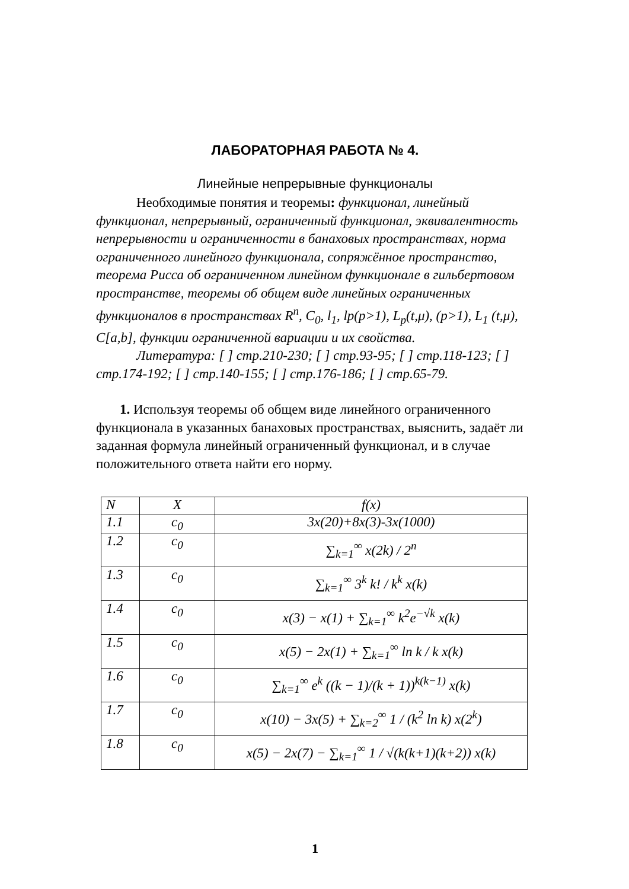ЛАБОРАТОРНАЯ РАБОТА № 4.
Линейные непрерывные функционалы
Необходимые понятия и теоремы: функционал, линейный функционал, непрерывный, ограниченный функционал, эквивалентность непрерывности и ограниченности в банаховых пространствах, норма ограниченного линейного функционала, сопряжённое пространство, теорема Рисса об ограниченном линейном функционале в гильбертовом пространстве, теоремы об общем виде линейных ограниченных функционалов в пространствах R<sup>n</sup>, C<sub>0</sub>, l<sub>1</sub>, lp(p>1), L<sub>p</sub>(t,μ), (p>1), L<sub>1</sub> (t,μ), C[a,b], функции ограниченной вариации и их свойства.
Литература: [ ] стр.210-230; [ ] стр.93-95; [ ] стр.118-123; [ ] стр.174-192; [ ] стр.140-155; [ ] стр.176-186; [ ] стр.65-79.
1. Используя теоремы об общем виде линейного ограниченного функционала в указанных банаховых пространствах, выяснить, задаёт ли заданная формула линейный ограниченный функционал, и в случае положительного ответа найти его норму.
| N | X | f(x) |
| 1.1 | c<sub>0</sub> | 3x(20)+8x(3)-3x(1000) |
| 1.2 | c<sub>0</sub> | ∑<sub>k=1</sub><sup>∞</sup> x(2k) / 2<sup>n</sup> |
| 1.3 | c<sub>0</sub> | ∑<sub>k=1</sub><sup>∞</sup> 3<sup>k</sup> k! / k<sup>k</sup> x(k) |
| 1.4 | c<sub>0</sub> | x(3) − x(1) + ∑<sub>k=1</sub><sup>∞</sup> k<sup>2</sup>e<sup>−√k</sup> x(k) |
| 1.5 | c<sub>0</sub> | x(5) − 2x(1) + ∑<sub>k=1</sub><sup>∞</sup> ln k / k x(k) |
| 1.6 | c<sub>0</sub> | ∑<sub>k=1</sub><sup>∞</sup> e<sup>k</sup> ((k − 1)/(k + 1))<sup>k(k−1)</sup> x(k) |
| 1.7 | c<sub>0</sub> | x(10) − 3x(5) + ∑<sub>k=2</sub><sup>∞</sup> 1 / (k<sup>2</sup> ln k) x(2<sup>k</sup>) |
| 1.8 | c<sub>0</sub> | x(5) − 2x(7) − ∑<sub>k=1</sub><sup>∞</sup> 1 / √(k(k+1)(k+2)) x(k) |
1